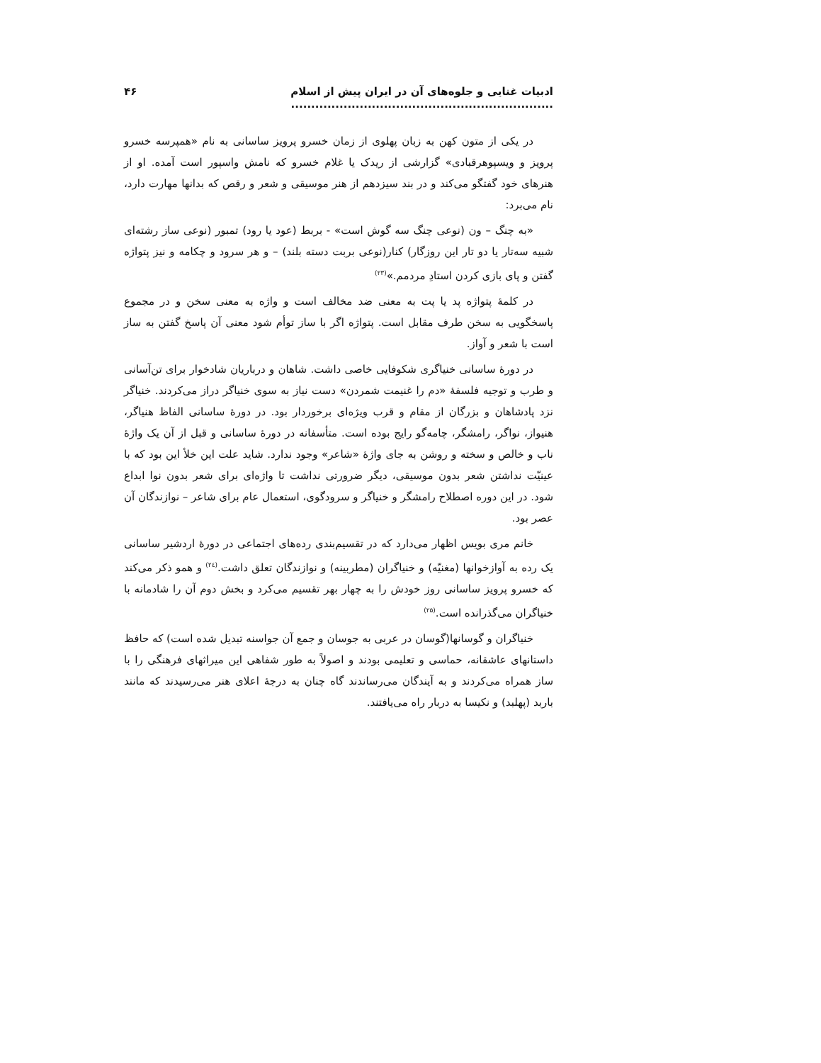ادبیات غنایی و جلوه‌های آن در ایران پیش از اسلام ................................................................. ۴۶
در یکی از متون کهن به زبان پهلوی از زمان خسرو پرویز ساسانی به نام «همپرسه خسرو پرویز و ویسپوهرقبادی» گزارشی از ریدک یا غلام خسرو که نامش واسپور است آمده. او از هنرهای خود گفتگو می‌کند و در بند سیزدهم از هنر موسیقی و شعر و رقص که بدانها مهارت دارد، نام می‌برد:
«به چنگ – ون (نوعی چنگ سه گوش است» - بربط (عود یا رود) تمبور (نوعی ساز رشته‌ای شبیه سه‌تار یا دو تار این روزگار) کنار(نوعی بربت دسته بلند) – و هر سرود و چکامه و نیز پتواژه گفتن و پای بازی کردن استادِ مردمم.»<sup>(۲۳)</sup>
در کلمهٔ پتواژه پد یا پت به معنی ضد مخالف است و واژه به معنی سخن و در مجموع پاسخگویی به سخن طرف مقابل است. پتواژه اگر با ساز توأم شود معنی آن پاسخ گفتن به ساز است با شعر و آواز.
در دورهٔ ساسانی خنیاگری شکوفایی خاصی داشت. شاهان و درباریان شادخوار برای تن‌آسانی و طرب و توجیه فلسفهٔ «دم را غنیمت شمردن» دست نیاز به سوی خنیاگر دراز می‌کردند. خنیاگر نزد پادشاهان و بزرگان از مقام و قرب ویژه‌ای برخوردار بود. در دورهٔ ساسانی الفاظ هنیاگر، هنیواز، نواگر، رامشگر، چامه‌گو رایج بوده است. متأسفانه در دورهٔ ساسانی و قبل از آن یک واژهٔ ناب و خالص و سخته و روشن به جای واژهٔ «شاعر» وجود ندارد. شاید علت این خلأ این بود که با عینیّت نداشتن شعر بدون موسیقی، دیگر ضرورتی نداشت تا واژه‌ای برای شعر بدون نوا ابداع شود. در این دوره اصطلاح رامشگر و خنیاگر و سرودگوی، استعمال عام برای شاعر – نوازندگان آن عصر بود.
خانم مری بویس اظهار می‌دارد که در تقسیم‌بندی رده‌های اجتماعی در دورهٔ اردشیر ساسانی یک رده به آوازخوانها (مغنیّه) و خنیاگران (مطربینه) و نوازندگان تعلق داشت.<sup>(۲٤)</sup> و همو ذکر می‌کند که خسرو پرویز ساسانی روز خودش را به چهار بهر تقسیم می‌کرد و بخش دوم آن را شادمانه با خنیاگران می‌گذرانده است.<sup>(۲۵)</sup>
خنیاگران و گوسانها(گوسان در عربی به جوسان و جمع آن جواسنه تبدیل شده است) که حافظ داستانهای عاشقانه، حماسی و تعلیمی بودند و اصولاً به طور شفاهی این میراثهای فرهنگی را با ساز همراه می‌کردند و به آیندگان می‌رساندند گاه چنان به درجهٔ اعلای هنر می‌رسیدند که مانند باربد (پهلبد) و نکیسا به دربار راه می‌یافتند.